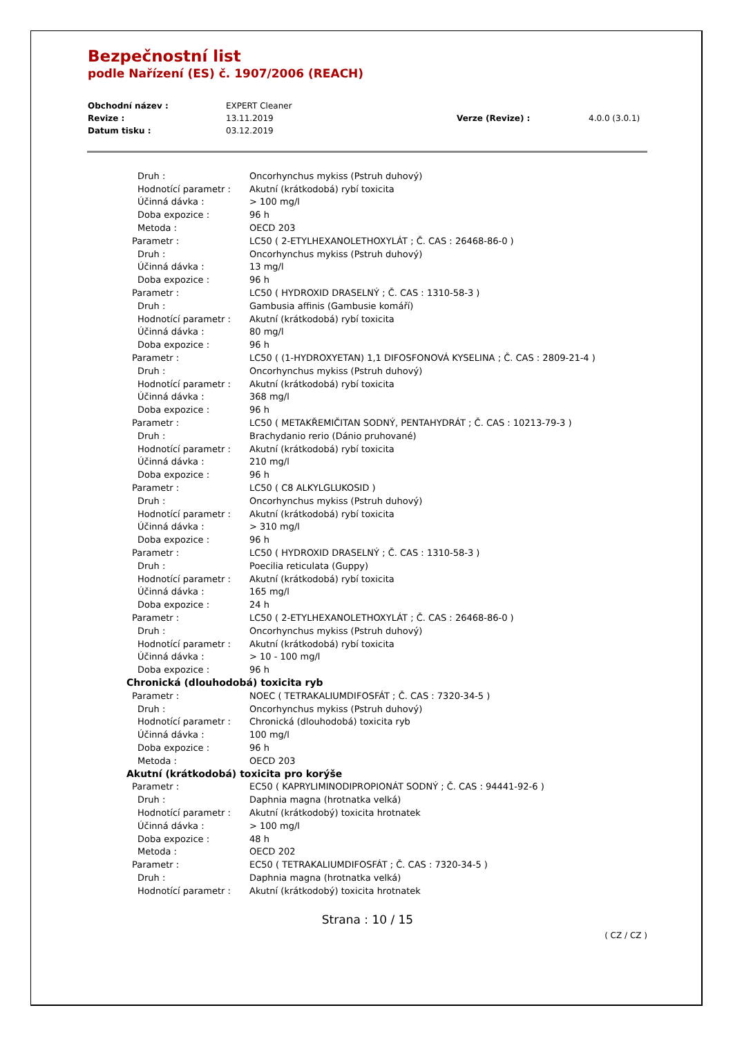Bezpečnostní list
podle Nařízení (ES) č. 1907/2006 (REACH)
| Obchodní název : | EXPERT Cleaner | | |
| Revize : | 13.11.2019 | Verze (Revize) : | 4.0.0 (3.0.1) |
| Datum tisku : | 03.12.2019 | | |
| Druh : | Oncorhynchus mykiss (Pstruh duhový) |
| Hodnotící parametr : | Akutní (krátkodobá) rybí toxicita |
| Účinná dávka : | > 100 mg/l |
| Doba expozice : | 96 h |
| Metoda : | OECD 203 |
| Parametr : | LC50 ( 2-ETYLHEXANOLETHOXYLÁT ; Č. CAS : 26468-86-0 ) |
| Druh : | Oncorhynchus mykiss (Pstruh duhový) |
| Účinná dávka : | 13 mg/l |
| Doba expozice : | 96 h |
| Parametr : | LC50 ( HYDROXID DRASELNÝ ; Č. CAS : 1310-58-3 ) |
| Druh : | Gambusia affinis (Gambusie komáří) |
| Hodnotící parametr : | Akutní (krátkodobá) rybí toxicita |
| Účinná dávka : | 80 mg/l |
| Doba expozice : | 96 h |
| Parametr : | LC50 ( (1-HYDROXYETAN) 1,1 DIFOSFONOVÁ KYSELINA ; Č. CAS : 2809-21-4 ) |
| Druh : | Oncorhynchus mykiss (Pstruh duhový) |
| Hodnotící parametr : | Akutní (krátkodobá) rybí toxicita |
| Účinná dávka : | 368 mg/l |
| Doba expozice : | 96 h |
| Parametr : | LC50 ( METAKŘEMIČITAN SODNÝ, PENTAHYDRÁT ; Č. CAS : 10213-79-3 ) |
| Druh : | Brachydanio rerio (Dánio pruhované) |
| Hodnotící parametr : | Akutní (krátkodobá) rybí toxicita |
| Účinná dávka : | 210 mg/l |
| Doba expozice : | 96 h |
| Parametr : | LC50 ( C8 ALKYLGLUKOSID ) |
| Druh : | Oncorhynchus mykiss (Pstruh duhový) |
| Hodnotící parametr : | Akutní (krátkodobá) rybí toxicita |
| Účinná dávka : | > 310 mg/l |
| Doba expozice : | 96 h |
| Parametr : | LC50 ( HYDROXID DRASELNÝ ; Č. CAS : 1310-58-3 ) |
| Druh : | Poecilia reticulata (Guppy) |
| Hodnotící parametr : | Akutní (krátkodobá) rybí toxicita |
| Účinná dávka : | 165 mg/l |
| Doba expozice : | 24 h |
| Parametr : | LC50 ( 2-ETYLHEXANOLETHOXYLÁT ; Č. CAS : 26468-86-0 ) |
| Druh : | Oncorhynchus mykiss (Pstruh duhový) |
| Hodnotící parametr : | Akutní (krátkodobá) rybí toxicita |
| Účinná dávka : | > 10 - 100 mg/l |
| Doba expozice : | 96 h |
| Chronická (dlouhodobá) toxicita ryb | |
| Parametr : | NOEC ( TETRAKALIUMDIFOSFÁT ; Č. CAS : 7320-34-5 ) |
| Druh : | Oncorhynchus mykiss (Pstruh duhový) |
| Hodnotící parametr : | Chronická (dlouhodobá) toxicita ryb |
| Účinná dávka : | 100 mg/l |
| Doba expozice : | 96 h |
| Metoda : | OECD 203 |
| Akutní (krátkodobá) toxicita pro korýše | |
| Parametr : | EC50 ( KAPRYLIMINODIPROPIONÁT SODNÝ ; Č. CAS : 94441-92-6 ) |
| Druh : | Daphnia magna (hrotnatka velká) |
| Hodnotící parametr : | Akutní (krátkodobý) toxicita hrotnatek |
| Účinná dávka : | > 100 mg/l |
| Doba expozice : | 48 h |
| Metoda : | OECD 202 |
| Parametr : | EC50 ( TETRAKALIUMDIFOSFÁT ; Č. CAS : 7320-34-5 ) |
| Druh : | Daphnia magna (hrotnatka velká) |
| Hodnotící parametr : | Akutní (krátkodobý) toxicita hrotnatek |
Strana : 10 / 15
( CZ / CZ )